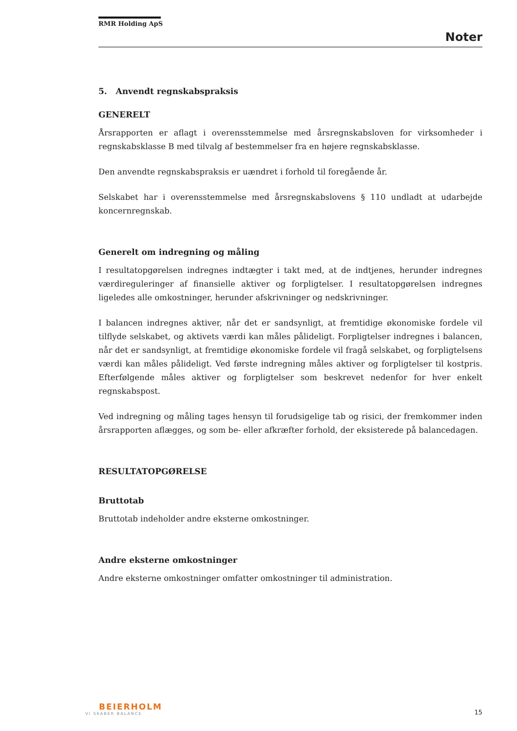RMR Holding ApS
Noter
5. Anvendt regnskabspraksis
GENERELT
Årsrapporten er aflagt i overensstemmelse med årsregnskabsloven for virksomheder i regnskabsklasse B med tilvalg af bestemmelser fra en højere regnskabsklasse.
Den anvendte regnskabspraksis er uændret i forhold til foregående år.
Selskabet har i overensstemmelse med årsregnskabslovens § 110 undladt at udarbejde koncernregnskab.
Generelt om indregning og måling
I resultatopgørelsen indregnes indtægter i takt med, at de indtjenes, herunder indregnes værdireguleringer af finansielle aktiver og forpligtelser. I resultatopgørelsen indregnes ligeledes alle omkostninger, herunder afskrivninger og nedskrivninger.
I balancen indregnes aktiver, når det er sandsynligt, at fremtidige økonomiske fordele vil tilflyde selskabet, og aktivets værdi kan måles pålideligt. Forpligtelser indregnes i balancen, når det er sandsynligt, at fremtidige økonomiske fordele vil fragå selskabet, og forpligtelsens værdi kan måles pålideligt. Ved første indregning måles aktiver og forpligtelser til kostpris. Efterfølgende måles aktiver og forpligtelser som beskrevet nedenfor for hver enkelt regnskabspost.
Ved indregning og måling tages hensyn til forudsigelige tab og risici, der fremkommer inden årsrapporten aflægges, og som be- eller afkræfter forhold, der eksisterede på balancedagen.
RESULTATOPGØRELSE
Bruttotab
Bruttotab indeholder andre eksterne omkostninger.
Andre eksterne omkostninger
Andre eksterne omkostninger omfatter omkostninger til administration.
BEIERHOLM
VI SKABER BALANCE
15